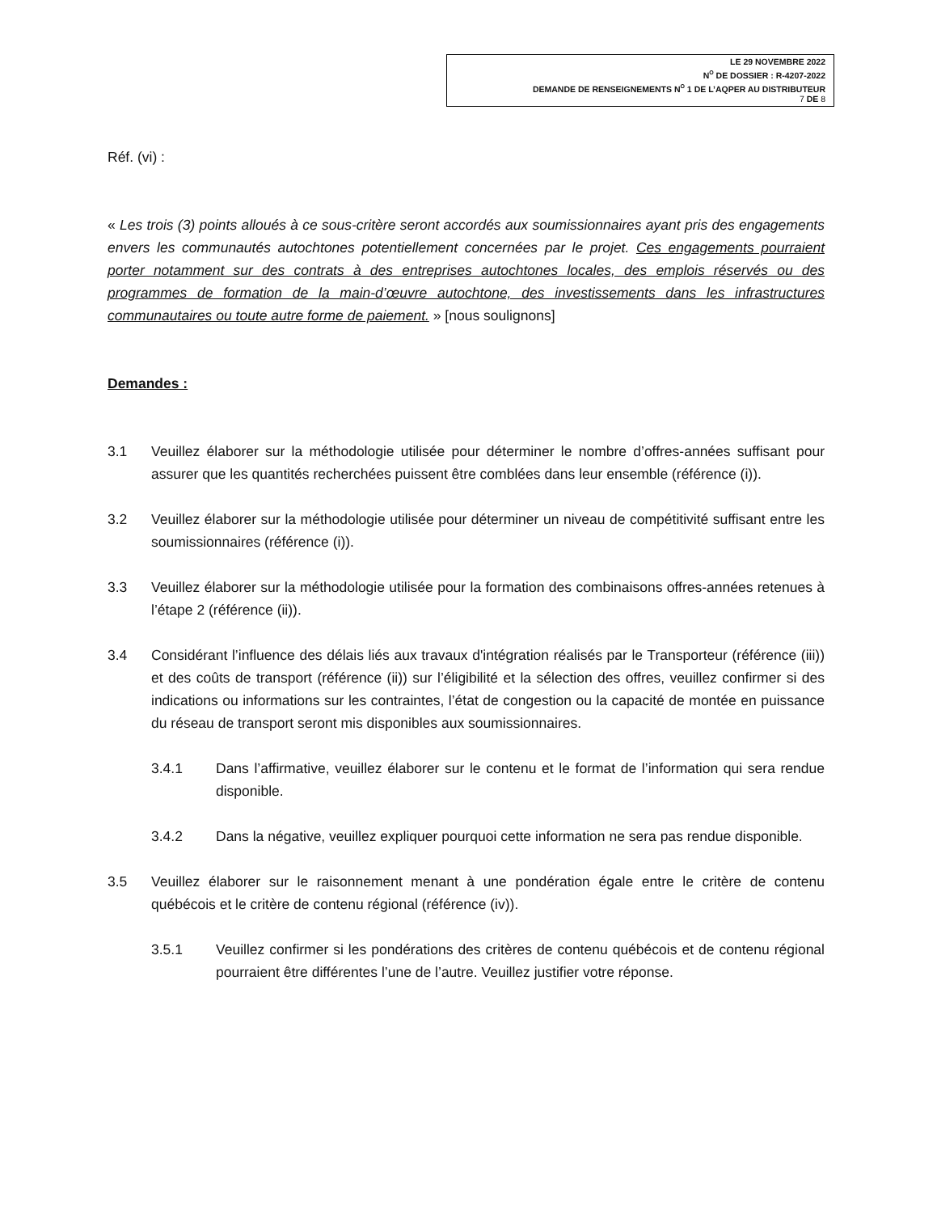LE 29 NOVEMBRE 2022
N<sup>O</sup> DE DOSSIER : R-4207-2022
DEMANDE DE RENSEIGNEMENTS N<sup>O</sup> 1 DE L’AQPER AU DISTRIBUTEUR
7 DE 8
Réf. (vi) :
« Les trois (3) points alloués à ce sous-critère seront accordés aux soumissionnaires ayant pris des engagements envers les communautés autochtones potentiellement concernées par le projet. Ces engagements pourraient porter notamment sur des contrats à des entreprises autochtones locales, des emplois réservés ou des programmes de formation de la main-d’œuvre autochtone, des investissements dans les infrastructures communautaires ou toute autre forme de paiement. » [nous soulignons]
Demandes :
3.1 Veuillez élaborer sur la méthodologie utilisée pour déterminer le nombre d’offres-années suffisant pour assurer que les quantités recherchées puissent être comblées dans leur ensemble (référence (i)).
3.2 Veuillez élaborer sur la méthodologie utilisée pour déterminer un niveau de compétitivité suffisant entre les soumissionnaires (référence (i)).
3.3 Veuillez élaborer sur la méthodologie utilisée pour la formation des combinaisons offres-années retenues à l’étape 2 (référence (ii)).
3.4 Considérant l’influence des délais liés aux travaux d'intégration réalisés par le Transporteur (référence (iii)) et des coûts de transport (référence (ii)) sur l’éligibilité et la sélection des offres, veuillez confirmer si des indications ou informations sur les contraintes, l’état de congestion ou la capacité de montée en puissance du réseau de transport seront mis disponibles aux soumissionnaires.
3.4.1 Dans l’affirmative, veuillez élaborer sur le contenu et le format de l’information qui sera rendue disponible.
3.4.2 Dans la négative, veuillez expliquer pourquoi cette information ne sera pas rendue disponible.
3.5 Veuillez élaborer sur le raisonnement menant à une pondération égale entre le critère de contenu québécois et le critère de contenu régional (référence (iv)).
3.5.1 Veuillez confirmer si les pondérations des critères de contenu québécois et de contenu régional pourraient être différentes l’une de l’autre. Veuillez justifier votre réponse.